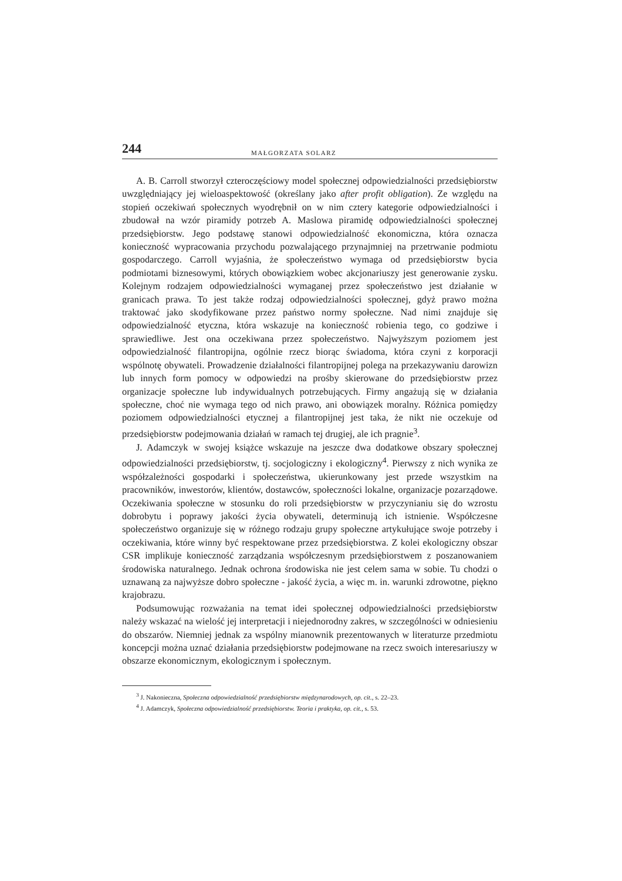244 MAŁGORZATA SOLARZ
A. B. Carroll stworzył czteroczęściowy model społecznej odpowiedzialności przedsiębiorstw uwzględniający jej wieloaspektowość (określany jako after profit obligation). Ze względu na stopień oczekiwań społecznych wyodrębnił on w nim cztery kategorie odpowiedzialności i zbudował na wzór piramidy potrzeb A. Maslowa piramidę odpowiedzialności społecznej przedsiębiorstw. Jego podstawę stanowi odpowiedzialność ekonomiczna, która oznacza konieczność wypracowania przychodu pozwalającego przynajmniej na przetrwanie podmiotu gospodarczego. Carroll wyjaśnia, że społeczeństwo wymaga od przedsiębiorstw bycia podmiotami biznesowymi, których obowiązkiem wobec akcjonariuszy jest generowanie zysku. Kolejnym rodzajem odpowiedzialności wymaganej przez społeczeństwo jest działanie w granicach prawa. To jest także rodzaj odpowiedzialności społecznej, gdyż prawo można traktować jako skodyfikowane przez państwo normy społeczne. Nad nimi znajduje się odpowiedzialność etyczna, która wskazuje na konieczność robienia tego, co godziwe i sprawiedliwe. Jest ona oczekiwana przez społeczeństwo. Najwyższym poziomem jest odpowiedzialność filantropijna, ogólnie rzecz biorąc świadoma, która czyni z korporacji wspólnotę obywateli. Prowadzenie działalności filantropijnej polega na przekazywaniu darowizn lub innych form pomocy w odpowiedzi na prośby skierowane do przedsiębiorstw przez organizacje społeczne lub indywidualnych potrzebujących. Firmy angażują się w działania społeczne, choć nie wymaga tego od nich prawo, ani obowiązek moralny. Różnica pomiędzy poziomem odpowiedzialności etycznej a filantropijnej jest taka, że nikt nie oczekuje od przedsiębiorstw podejmowania działań w ramach tej drugiej, ale ich pragnie<sup>3</sup>.
J. Adamczyk w swojej książce wskazuje na jeszcze dwa dodatkowe obszary społecznej odpowiedzialności przedsiębiorstw, tj. socjologiczny i ekologiczny<sup>4</sup>. Pierwszy z nich wynika ze współzależności gospodarki i społeczeństwa, ukierunkowany jest przede wszystkim na pracowników, inwestorów, klientów, dostawców, społeczności lokalne, organizacje pozarządowe. Oczekiwania społeczne w stosunku do roli przedsiębiorstw w przyczynianiu się do wzrostu dobrobytu i poprawy jakości życia obywateli, determinują ich istnienie. Współczesne społeczeństwo organizuje się w różnego rodzaju grupy społeczne artykułujące swoje potrzeby i oczekiwania, które winny być respektowane przez przedsiębiorstwa. Z kolei ekologiczny obszar CSR implikuje konieczność zarządzania współczesnym przedsiębiorstwem z poszanowaniem środowiska naturalnego. Jednak ochrona środowiska nie jest celem sama w sobie. Tu chodzi o uznawaną za najwyższe dobro społeczne - jakość życia, a więc m. in. warunki zdrowotne, piękno krajobrazu.
Podsumowując rozważania na temat idei społecznej odpowiedzialności przedsiębiorstw należy wskazać na wielość jej interpretacji i niejednorodny zakres, w szczególności w odniesieniu do obszarów. Niemniej jednak za wspólny mianownik prezentowanych w literaturze przedmiotu koncepcji można uznać działania przedsiębiorstw podejmowane na rzecz swoich interesariuszy w obszarze ekonomicznym, ekologicznym i społecznym.
<sup>3</sup> J. Nakonieczna, Społeczna odpowiedzialność przedsiębiorstw międzynarodowych, op. cit., s. 22–23.
<sup>4</sup> J. Adamczyk, Społeczna odpowiedzialność przedsiębiorstw. Teoria i praktyka, op. cit., s. 53.